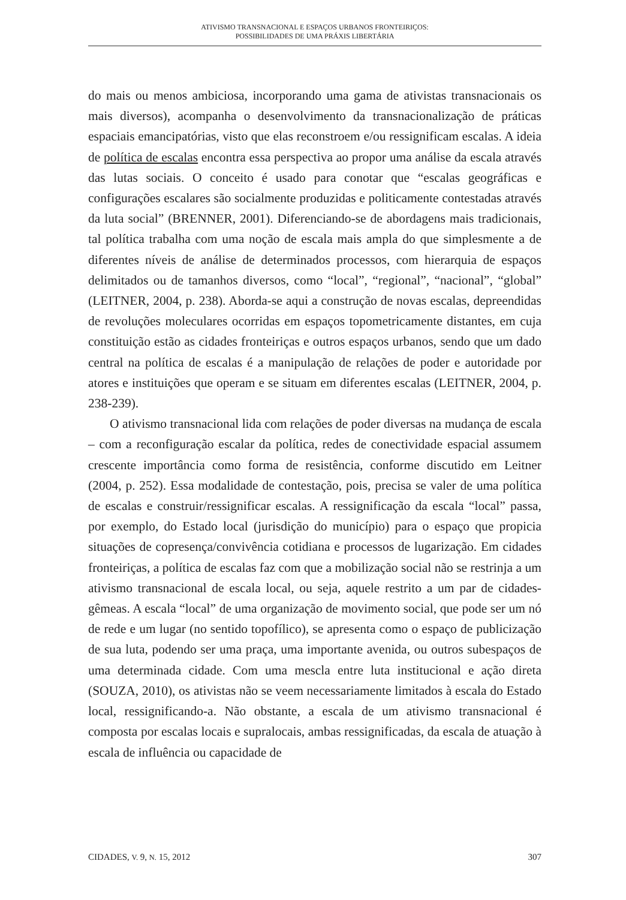ATIVISMO TRANSNACIONAL E ESPAÇOS URBANOS FRONTEIRIÇOS:
POSSIBILIDADES DE UMA PRÁXIS LIBERTÁRIA
do mais ou menos ambiciosa, incorporando uma gama de ativistas transnacionais os mais diversos), acompanha o desenvolvimento da transnacionalização de práticas espaciais emancipatórias, visto que elas reconstroem e/ou ressignificam escalas. A ideia de política de escalas encontra essa perspectiva ao propor uma análise da escala através das lutas sociais. O conceito é usado para conotar que “escalas geográficas e configurações escalares são socialmente produzidas e politicamente contestadas através da luta social” (BRENNER, 2001). Diferenciando-se de abordagens mais tradicionais, tal política trabalha com uma noção de escala mais ampla do que simplesmente a de diferentes níveis de análise de determinados processos, com hierarquia de espaços delimitados ou de tamanhos diversos, como “local”, “regional”, “nacional”, “global” (LEITNER, 2004, p. 238). Aborda-se aqui a construção de novas escalas, depreendidas de revoluções moleculares ocorridas em espaços topometricamente distantes, em cuja constituição estão as cidades fronteiriças e outros espaços urbanos, sendo que um dado central na política de escalas é a manipulação de relações de poder e autoridade por atores e instituições que operam e se situam em diferentes escalas (LEITNER, 2004, p. 238-239).
O ativismo transnacional lida com relações de poder diversas na mudança de escala – com a reconfiguração escalar da política, redes de conectividade espacial assumem crescente importância como forma de resistência, conforme discutido em Leitner (2004, p. 252). Essa modalidade de contestação, pois, precisa se valer de uma política de escalas e construir/ressignificar escalas. A ressignificação da escala “local” passa, por exemplo, do Estado local (jurisdição do município) para o espaço que propicia situações de copresença/convivência cotidiana e processos de lugarização. Em cidades fronteiriças, a política de escalas faz com que a mobilização social não se restrinja a um ativismo transnacional de escala local, ou seja, aquele restrito a um par de cidades-gêmeas. A escala “local” de uma organização de movimento social, que pode ser um nó de rede e um lugar (no sentido topofílico), se apresenta como o espaço de publicização de sua luta, podendo ser uma praça, uma importante avenida, ou outros subespaços de uma determinada cidade. Com uma mescla entre luta institucional e ação direta (SOUZA, 2010), os ativistas não se veem necessariamente limitados à escala do Estado local, ressignificando-a. Não obstante, a escala de um ativismo transnacional é composta por escalas locais e supralocais, ambas ressignificadas, da escala de atuação à escala de influência ou capacidade de
CIDADES, V. 9, N. 15, 2012 307